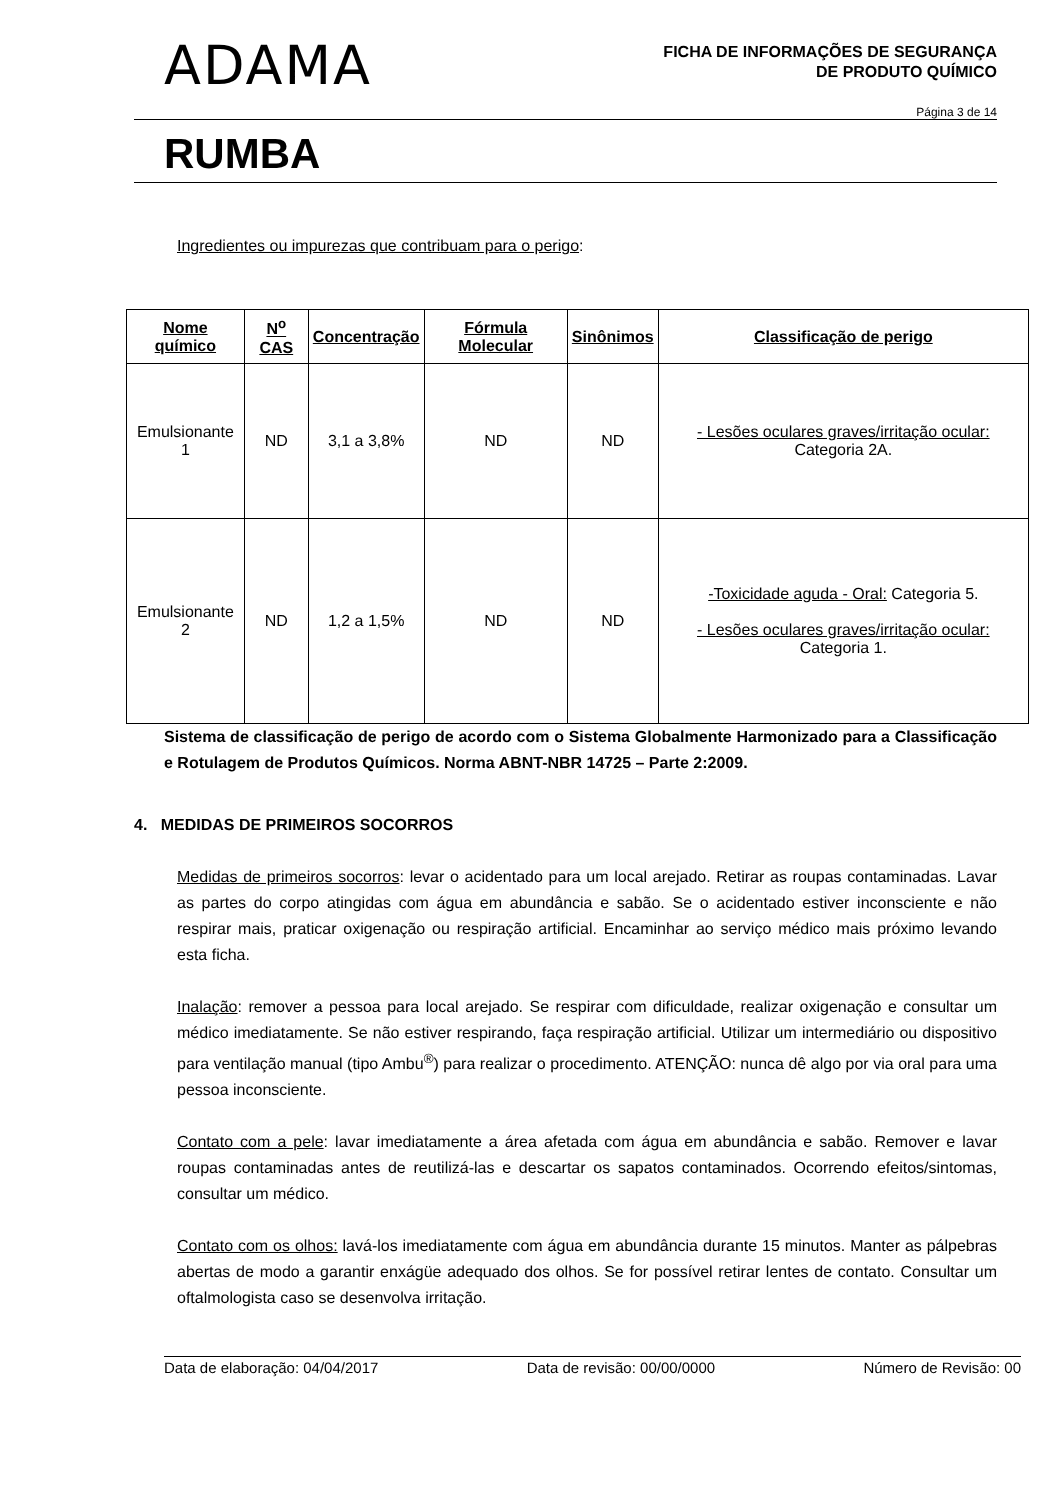ADAMA
FICHA DE INFORMAÇÕES DE SEGURANÇA
DE PRODUTO QUÍMICO
Página 3 de 14
RUMBA
Ingredientes ou impurezas que contribuam para o perigo:
| Nome químico | N<sup>o</sup> CAS | Concentração | Fórmula Molecular | Sinônimos | Classificação de perigo |
| --- | --- | --- | --- | --- | --- |
| Emulsionante 1 | ND | 3,1 a 3,8% | ND | ND | - Lesões oculares graves/irritação ocular: Categoria 2A. |
| Emulsionante 2 | ND | 1,2 a 1,5% | ND | ND | -Toxicidade aguda - Oral: Categoria 5. - Lesões oculares graves/irritação ocular: Categoria 1. |
Sistema de classificação de perigo de acordo com o Sistema Globalmente Harmonizado para a Classificação e Rotulagem de Produtos Químicos. Norma ABNT-NBR 14725 – Parte 2:2009.
4. MEDIDAS DE PRIMEIROS SOCORROS
Medidas de primeiros socorros: levar o acidentado para um local arejado. Retirar as roupas contaminadas. Lavar as partes do corpo atingidas com água em abundância e sabão. Se o acidentado estiver inconsciente e não respirar mais, praticar oxigenação ou respiração artificial. Encaminhar ao serviço médico mais próximo levando esta ficha.
Inalação: remover a pessoa para local arejado. Se respirar com dificuldade, realizar oxigenação e consultar um médico imediatamente. Se não estiver respirando, faça respiração artificial. Utilizar um intermediário ou dispositivo para ventilação manual (tipo Ambu<sup>®</sup>) para realizar o procedimento. ATENÇÃO: nunca dê algo por via oral para uma pessoa inconsciente.
Contato com a pele: lavar imediatamente a área afetada com água em abundância e sabão. Remover e lavar roupas contaminadas antes de reutilizá-las e descartar os sapatos contaminados. Ocorrendo efeitos/sintomas, consultar um médico.
Contato com os olhos: lavá-los imediatamente com água em abundância durante 15 minutos. Manter as pálpebras abertas de modo a garantir enxágüe adequado dos olhos. Se for possível retirar lentes de contato. Consultar um oftalmologista caso se desenvolva irritação.
Data de elaboração: 04/04/2017 Data de revisão: 00/00/0000 Número de Revisão: 00